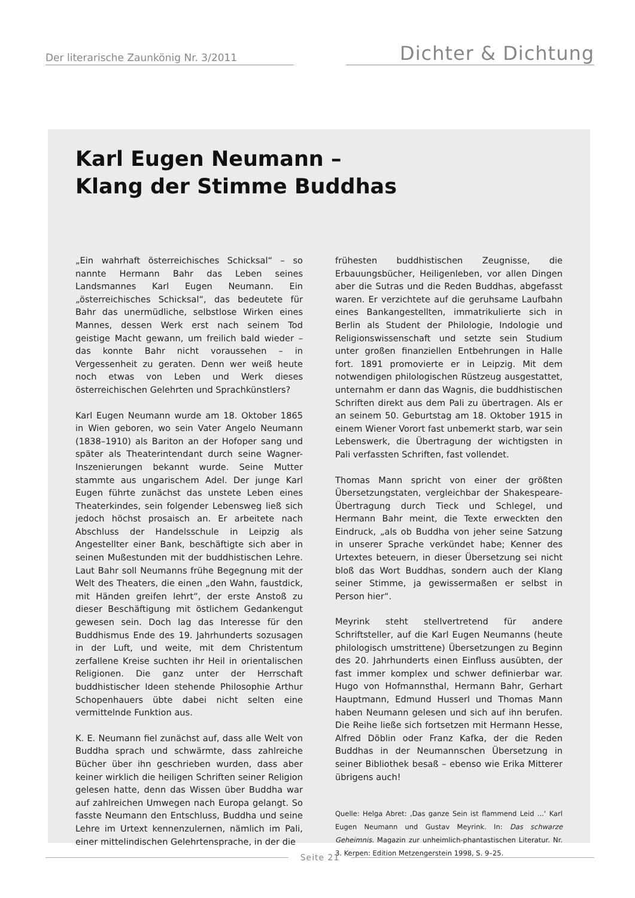Der literarische Zaunkönig Nr. 3/2011
Dichter & Dichtung
Karl Eugen Neumann –
Klang der Stimme Buddhas
„Ein wahrhaft österreichisches Schicksal“ – so nannte Hermann Bahr das Leben seines Landsmannes Karl Eugen Neumann. Ein „österreichisches Schicksal“, das bedeutete für Bahr das unermüdliche, selbstlose Wirken eines Mannes, dessen Werk erst nach seinem Tod geistige Macht gewann, um freilich bald wieder – das konnte Bahr nicht voraussehen – in Vergessenheit zu geraten. Denn wer weiß heute noch etwas von Leben und Werk dieses österreichischen Gelehrten und Sprachkünstlers?
Karl Eugen Neumann wurde am 18. Oktober 1865 in Wien geboren, wo sein Vater Angelo Neumann (1838–1910) als Bariton an der Hofoper sang und später als Theaterintendant durch seine Wagner-Inszenierungen bekannt wurde. Seine Mutter stammte aus ungarischem Adel. Der junge Karl Eugen führte zunächst das unstete Leben eines Theaterkindes, sein folgender Lebensweg ließ sich jedoch höchst prosaisch an. Er arbeitete nach Abschluss der Handelsschule in Leipzig als Angestellter einer Bank, beschäftigte sich aber in seinen Mußestunden mit der buddhistischen Lehre. Laut Bahr soll Neumanns frühe Begegnung mit der Welt des Theaters, die einen „den Wahn, faustdick, mit Händen greifen lehrt“, der erste Anstoß zu dieser Beschäftigung mit östlichem Gedankengut gewesen sein. Doch lag das Interesse für den Buddhismus Ende des 19. Jahrhunderts sozusagen in der Luft, und weite, mit dem Christentum zerfallene Kreise suchten ihr Heil in orientalischen Religionen. Die ganz unter der Herrschaft buddhistischer Ideen stehende Philosophie Arthur Schopenhauers übte dabei nicht selten eine vermittelnde Funktion aus.
K. E. Neumann fiel zunächst auf, dass alle Welt von Buddha sprach und schwärmte, dass zahlreiche Bücher über ihn geschrieben wurden, dass aber keiner wirklich die heiligen Schriften seiner Religion gelesen hatte, denn das Wissen über Buddha war auf zahlreichen Umwegen nach Europa gelangt. So fasste Neumann den Entschluss, Buddha und seine Lehre im Urtext kennenzulernen, nämlich im Pali, einer mittelindischen Gelehrtensprache, in der die
frühesten buddhistischen Zeugnisse, die Erbauungsbücher, Heiligenleben, vor allen Dingen aber die Sutras und die Reden Buddhas, abgefasst waren. Er verzichtete auf die geruhsame Laufbahn eines Bankangestellten, immatrikulierte sich in Berlin als Student der Philologie, Indologie und Religionswissenschaft und setzte sein Studium unter großen finanziellen Entbehrungen in Halle fort. 1891 promovierte er in Leipzig. Mit dem notwendigen philologischen Rüstzeug ausgestattet, unternahm er dann das Wagnis, die buddhistischen Schriften direkt aus dem Pali zu übertragen. Als er an seinem 50. Geburtstag am 18. Oktober 1915 in einem Wiener Vorort fast unbemerkt starb, war sein Lebenswerk, die Übertragung der wichtigsten in Pali verfassten Schriften, fast vollendet.
Thomas Mann spricht von einer der größten Übersetzungstaten, vergleichbar der Shakespeare-Übertragung durch Tieck und Schlegel, und Hermann Bahr meint, die Texte erweckten den Eindruck, „als ob Buddha von jeher seine Satzung in unserer Sprache verkündet habe; Kenner des Urtextes beteuern, in dieser Übersetzung sei nicht bloß das Wort Buddhas, sondern auch der Klang seiner Stimme, ja gewissermaßen er selbst in Person hier“.
Meyrink steht stellvertretend für andere Schriftsteller, auf die Karl Eugen Neumanns (heute philologisch umstrittene) Übersetzungen zu Beginn des 20. Jahrhunderts einen Einfluss ausübten, der fast immer komplex und schwer definierbar war. Hugo von Hofmannsthal, Hermann Bahr, Gerhart Hauptmann, Edmund Husserl und Thomas Mann haben Neumann gelesen und sich auf ihn berufen. Die Reihe ließe sich fortsetzen mit Hermann Hesse, Alfred Döblin oder Franz Kafka, der die Reden Buddhas in der Neumannschen Übersetzung in seiner Bibliothek besaß – ebenso wie Erika Mitterer übrigens auch!
Quelle: Helga Abret: ‚Das ganze Sein ist flammend Leid ...‘ Karl Eugen Neumann und Gustav Meyrink. In: Das schwarze Geheimnis. Magazin zur unheimlich-phantastischen Literatur. Nr. 3. Kerpen: Edition Metzengerstein 1998, S. 9–25.
Seite 21